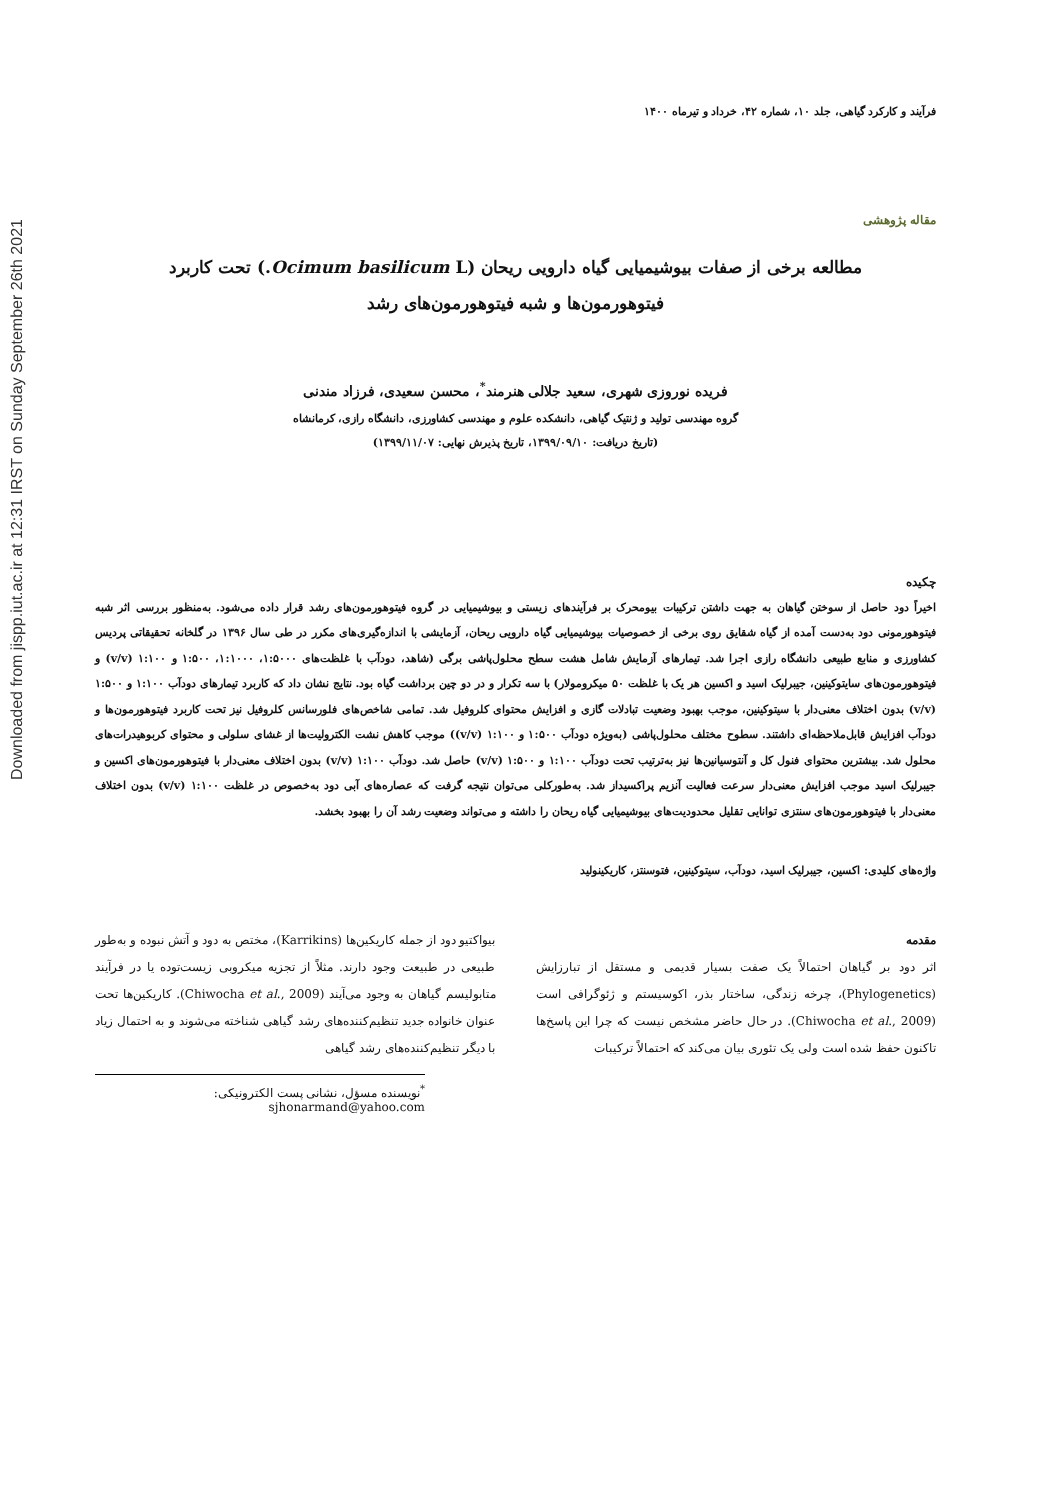Downloaded from jispp.iut.ac.ir at 12:31 IRST on Sunday September 26th 2021
فرآیند و کارکرد گیاهی، جلد ۱۰، شماره ۴۲، خرداد و تیرماه ۱۴۰۰
مقاله پژوهشی
مطالعه برخی از صفات بیوشیمیایی گیاه دارویی ریحان (Ocimum basilicum L.) تحت کاربرد
فیتوهورمون‌ها و شبه فیتوهورمون‌های رشد
فریده نوروزی شهری، سعید جلالی هنرمند<sup>*</sup>، محسن سعیدی، فرزاد مندنی
گروه مهندسی تولید و ژنتیک گیاهی، دانشکده علوم و مهندسی کشاورزی، دانشگاه رازی، کرمانشاه
(تاریخ دریافت: ۱۳۹۹/۰۹/۱۰، تاریخ پذیرش نهایی: ۱۳۹۹/۱۱/۰۷)
چکیده
اخیراً دود حاصل از سوختن گیاهان به جهت داشتن ترکیبات بیومحرک بر فرآیندهای زیستی و بیوشیمیایی در گروه فیتوهورمون‌های رشد قرار داده می‌شود. به‌منظور بررسی اثر شبه فیتوهورمونی دود به‌دست آمده از گیاه شقایق روی برخی از خصوصیات بیوشیمیایی گیاه دارویی ریحان، آزمایشی با اندازه‌گیری‌های مکرر در طی سال ۱۳۹۶ در گلخانه تحقیقاتی پردیس کشاورزی و منابع طبیعی دانشگاه رازی اجرا شد. تیمارهای آزمایش شامل هشت سطح محلول‌پاشی برگی (شاهد، دودآب با غلظت‌های ۱:۵۰۰۰، ۱:۱۰۰۰، ۱:۵۰۰ و ۱:۱۰۰ (v/v) و فیتوهورمون‌های سایتوکینین، جیبرلیک اسید و اکسین هر یک با غلظت ۵۰ میکرومولار) با سه تکرار و در دو چین برداشت گیاه بود. نتایج نشان داد که کاربرد تیمارهای دودآب ۱:۱۰۰ و ۱:۵۰۰ (v/v) بدون اختلاف معنی‌دار با سیتوکینین، موجب بهبود وضعیت تبادلات گازی و افزایش محتوای کلروفیل شد. تمامی شاخص‌های فلورسانس کلروفیل نیز تحت کاربرد فیتوهورمون‌ها و دودآب افزایش قابل‌ملاحظه‌ای داشتند. سطوح مختلف محلول‌پاشی (به‌ویژه دودآب ۱:۵۰۰ و ۱:۱۰۰ (v/v)) موجب کاهش نشت الکترولیت‌ها از غشای سلولی و محتوای کربوهیدرات‌های محلول شد. بیشترین محتوای فنول کل و آنتوسیانین‌ها نیز به‌ترتیب تحت دودآب ۱:۱۰۰ و ۱:۵۰۰ (v/v) حاصل شد. دودآب ۱:۱۰۰ (v/v) بدون اختلاف معنی‌دار با فیتوهورمون‌های اکسین و جیبرلیک اسید موجب افزایش معنی‌دار سرعت فعالیت آنزیم پراکسیداز شد. به‌طورکلی می‌توان نتیجه گرفت که عصاره‌های آبی دود به‌خصوص در غلظت ۱:۱۰۰ (v/v) بدون اختلاف معنی‌دار با فیتوهورمون‌های سنتزی توانایی تقلیل محدودیت‌های بیوشیمیایی گیاه ریحان را داشته و می‌تواند وضعیت رشد آن را بهبود بخشد.
واژه‌های کلیدی: اکسین، جیبرلیک اسید، دودآب، سیتوکینین، فتوسنتز، کاریکینولید
مقدمه
اثر دود بر گیاهان احتمالاً یک صفت بسیار قدیمی و مستقل از تبارزایش (Phylogenetics)، چرخه زندگی، ساختار بذر، اکوسیستم و ژئوگرافی است (Chiwocha et al., 2009). در حال حاضر مشخص نیست که چرا این پاسخ‌ها تاکنون حفظ شده است ولی یک تئوری بیان می‌کند که احتمالاً ترکیبات
بیواکتیو دود از جمله کاریکین‌ها (Karrikins)، مختص به دود و آتش نبوده و به‌طور طبیعی در طبیعت وجود دارند. مثلاً از تجزیه میکروبی زیست‌توده یا در فرآیند متابولیسم گیاهان به وجود می‌آیند (Chiwocha et al., 2009). کاریکین‌ها تحت عنوان خانواده جدید تنظیم‌کننده‌های رشد گیاهی شناخته می‌شوند و به احتمال زیاد با دیگر تنظیم‌کننده‌های رشد گیاهی
<sup>*</sup> نویسنده مسؤل، نشانی پست الکترونیکی: sjhonarmand@yahoo.com